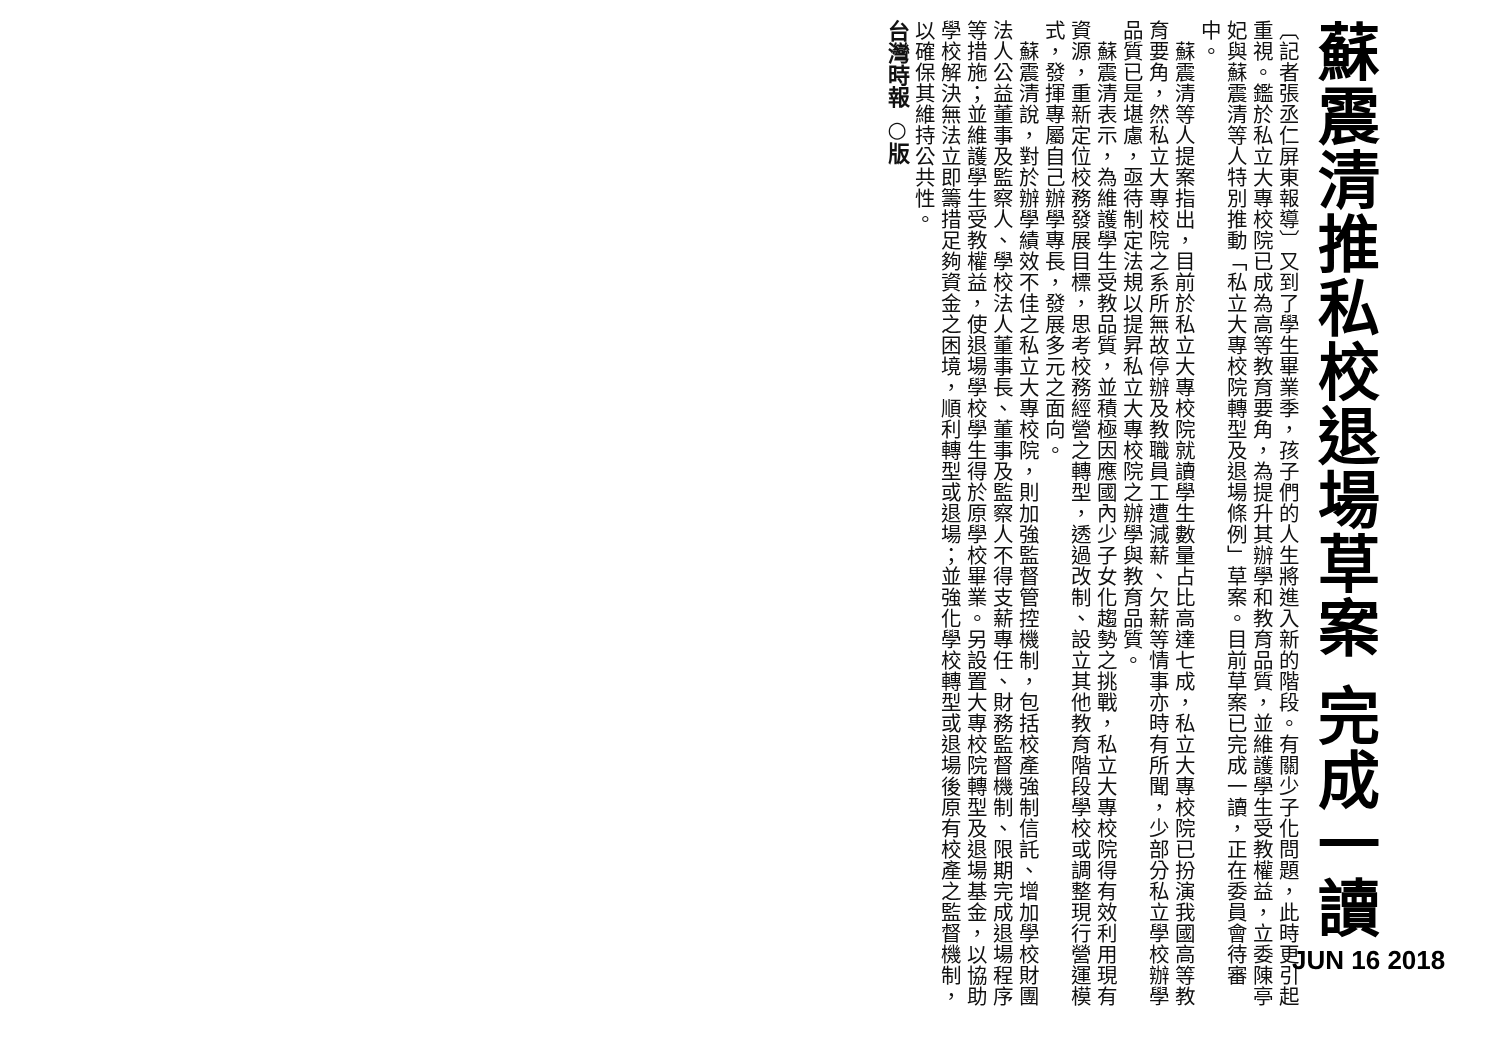蘇震清推私校退場草案 完成一讀
〔記者張丞仁屏東報導〕又到了學生畢業季，孩子們的人生將進入新的階段。有關少子化問題，此時更引起重視。鑑於私立大專校院已成為高等教育要角，為提升其辦學和教育品質，並維護學生受教權益，立委陳亭妃與蘇震清等人特別推動「私立大專校院轉型及退場條例」草案。目前草案已完成一讀，正在委員會待審中。
　蘇震清等人提案指出，目前於私立大專校院就讀學生數量占比高達七成，私立大專校院已扮演我國高等教育要角，然私立大專校院之系所無故停辦及教職員工遭減薪、欠薪等情事亦時有所聞，少部分私立學校辦學品質已是堪慮，亟待制定法規以提昇私立大專校院之辦學與教育品質。
　蘇震清表示，為維護學生受教品質，並積極因應國內少子女化趨勢之挑戰，私立大專校院得有效利用現有資源，重新定位校務發展目標，思考校務經營之轉型，透過改制、設立其他教育階段學校或調整現行營運模式，發揮專屬自己辦學專長，發展多元之面向。
　蘇震清說，對於辦學績效不佳之私立大專校院，則加強監督管控機制，包括校產強制信託、增加學校財團法人公益董事及監察人、學校法人董事長、董事及監察人不得支薪專任、財務監督機制、限期完成退場程序等措施；並維護學生受教權益，使退場學校學生得於原學校畢業。另設置大專校院轉型及退場基金，以協助學校解決無法立即籌措足夠資金之困境，順利轉型或退場；並強化學校轉型或退場後原有校產之監督機制，以確保其維持公共性。
台灣時報 ○版
JUN 16 2018